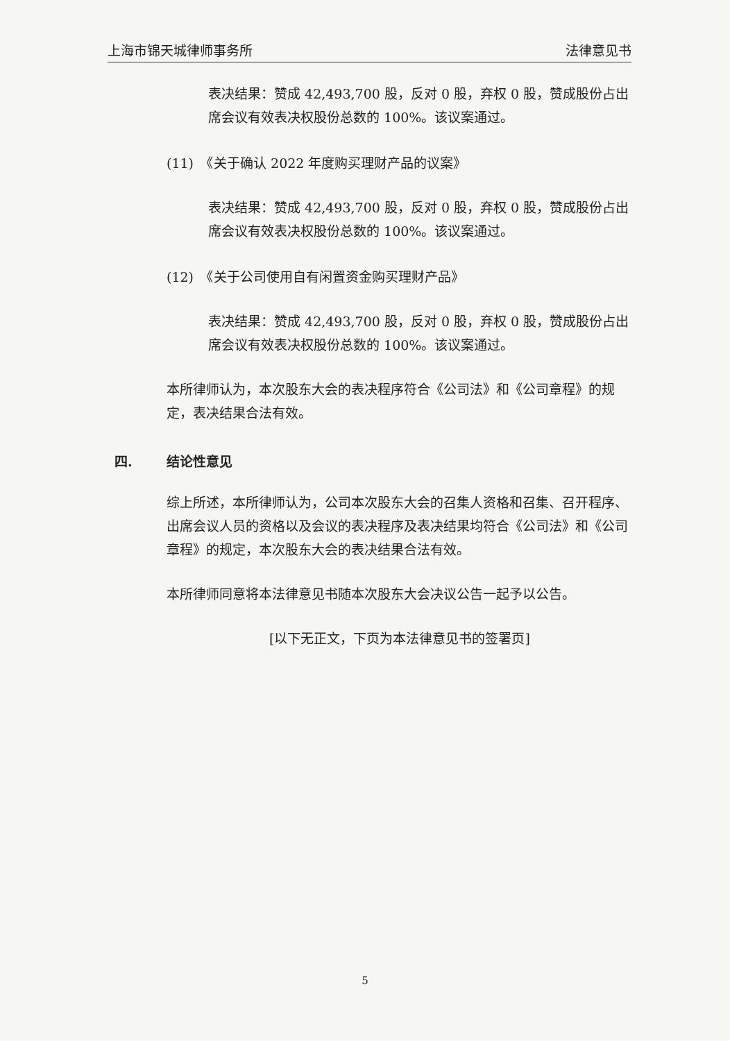上海市锦天城律师事务所 法律意见书
表决结果：赞成 42,493,700 股，反对 0 股，弃权 0 股，赞成股份占出席会议有效表决权股份总数的 100%。该议案通过。
(11)　《关于确认 2022 年度购买理财产品的议案》
表决结果：赞成 42,493,700 股，反对 0 股，弃权 0 股，赞成股份占出席会议有效表决权股份总数的 100%。该议案通过。
(12)　《关于公司使用自有闲置资金购买理财产品》
表决结果：赞成 42,493,700 股，反对 0 股，弃权 0 股，赞成股份占出席会议有效表决权股份总数的 100%。该议案通过。
本所律师认为，本次股东大会的表决程序符合《公司法》和《公司章程》的规定，表决结果合法有效。
四. 结论性意见
综上所述，本所律师认为，公司本次股东大会的召集人资格和召集、召开程序、出席会议人员的资格以及会议的表决程序及表决结果均符合《公司法》和《公司章程》的规定，本次股东大会的表决结果合法有效。
本所律师同意将本法律意见书随本次股东大会决议公告一起予以公告。
[以下无正文，下页为本法律意见书的签署页]
5